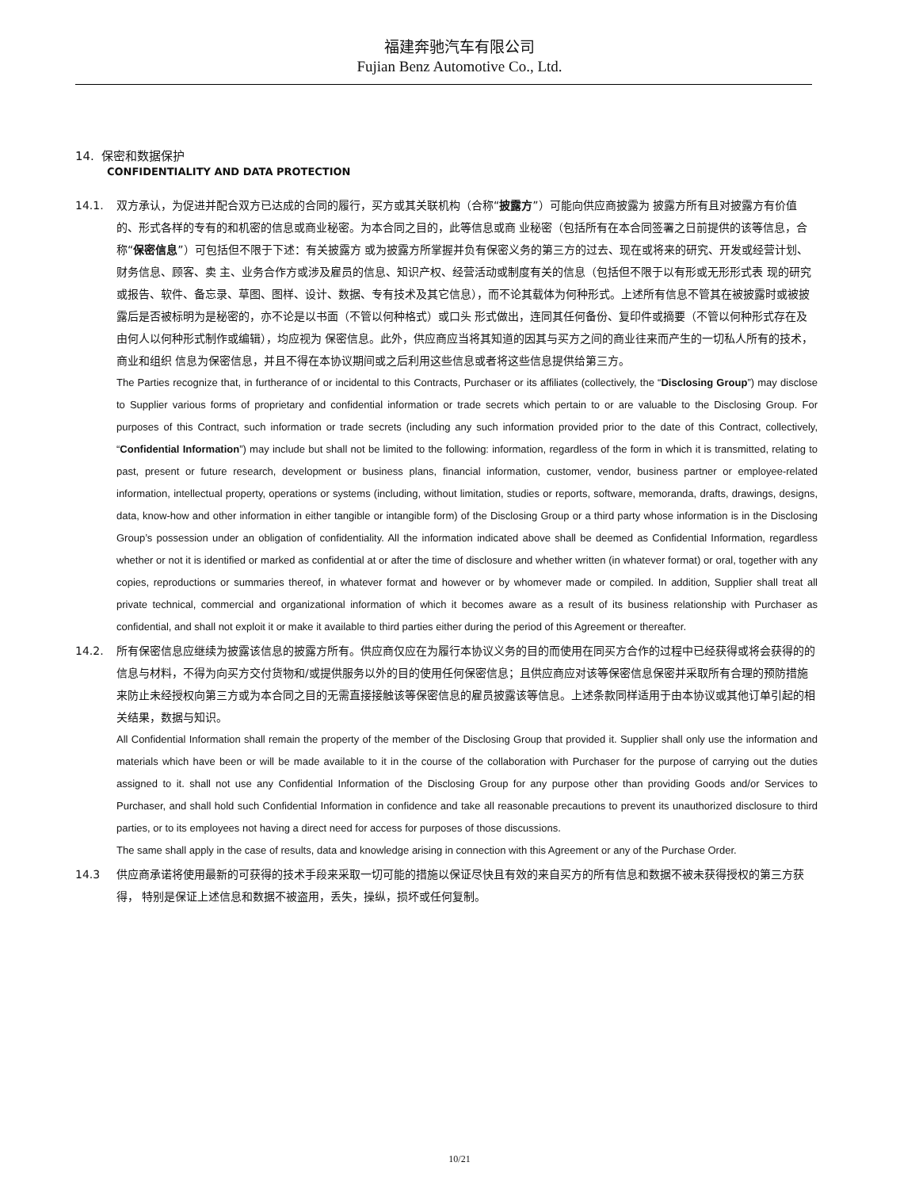福建奔驰汽车有限公司
Fujian Benz Automotive Co., Ltd.
14. 保密和数据保护
CONFIDENTIALITY AND DATA PROTECTION
14.1. 双方承认，为促进并配合双方已达成的合同的履行，买方或其关联机构（合称“披露方”）可能向供应商披露为 披露方所有且对披露方有价值的、形式各样的专有的和机密的信息或商业秘密。为本合同之目的，此等信息或商 业秘密（包括所有在本合同签署之日前提供的该等信息，合称“保密信息”）可包括但不限于下述：有关披露方 或为披露方所掌握并负有保密义务的第三方的过去、现在或将来的研究、开发或经营计划、财务信息、顾客、卖 主、业务合作方或涉及雇员的信息、知识产权、经营活动或制度有关的信息（包括但不限于以有形或无形形式表 现的研究或报告、软件、备忘录、草图、图样、设计、数据、专有技术及其它信息），而不论其载体为何种形式。上述所有信息不管其在被披露时或被披露后是否被标明为是秘密的，亦不论是以书面（不管以何种格式）或口头 形式做出，连同其任何备份、复印件或摘要（不管以何种形式存在及由何人以何种形式制作或编辑），均应视为 保密信息。此外，供应商应当将其知道的因其与买方之间的商业往来而产生的一切私人所有的技术，商业和组织 信息为保密信息，并且不得在本协议期间或之后利用这些信息或者将这些信息提供给第三方。
The Parties recognize that, in furtherance of or incidental to this Contracts, Purchaser or its affiliates (collectively, the “Disclosing Group”) may disclose to Supplier various forms of proprietary and confidential information or trade secrets which pertain to or are valuable to the Disclosing Group. For purposes of this Contract, such information or trade secrets (including any such information provided prior to the date of this Contract, collectively, “Confidential Information”) may include but shall not be limited to the following: information, regardless of the form in which it is transmitted, relating to past, present or future research, development or business plans, financial information, customer, vendor, business partner or employee-related information, intellectual property, operations or systems (including, without limitation, studies or reports, software, memoranda, drafts, drawings, designs, data, know-how and other information in either tangible or intangible form) of the Disclosing Group or a third party whose information is in the Disclosing Group’s possession under an obligation of confidentiality. All the information indicated above shall be deemed as Confidential Information, regardless whether or not it is identified or marked as confidential at or after the time of disclosure and whether written (in whatever format) or oral, together with any copies, reproductions or summaries thereof, in whatever format and however or by whomever made or compiled. In addition, Supplier shall treat all private technical, commercial and organizational information of which it becomes aware as a result of its business relationship with Purchaser as confidential, and shall not exploit it or make it available to third parties either during the period of this Agreement or thereafter.
14.2. 所有保密信息应继续为披露该信息的披露方所有。供应商仅应在为履行本协议义务的目的而使用在同买方合作的过程中已经获得或将会获得的的信息与材料，不得为向买方交付货物和/或提供服务以外的目的使用任何保密信息；且供应商应对该等保密信息保密并采取所有合理的预防措施来防止未经授权向第三方或为本合同之目的无需直接接触该等保密信息的雇员披露该等信息。上述条款同样适用于由本协议或其他订单引起的相关结果，数据与知识。
All Confidential Information shall remain the property of the member of the Disclosing Group that provided it. Supplier shall only use the information and materials which have been or will be made available to it in the course of the collaboration with Purchaser for the purpose of carrying out the duties assigned to it. shall not use any Confidential Information of the Disclosing Group for any purpose other than providing Goods and/or Services to Purchaser, and shall hold such Confidential Information in confidence and take all reasonable precautions to prevent its unauthorized disclosure to third parties, or to its employees not having a direct need for access for purposes of those discussions.
The same shall apply in the case of results, data and knowledge arising in connection with this Agreement or any of the Purchase Order.
14.3 供应商承诺将使用最新的可获得的技术手段来采取一切可能的措施以保证尽快且有效的来自买方的所有信息和数据不被未获得授权的第三方获得， 特别是保证上述信息和数据不被盗用，丢失，操纵，损坏或任何复制。
10/21